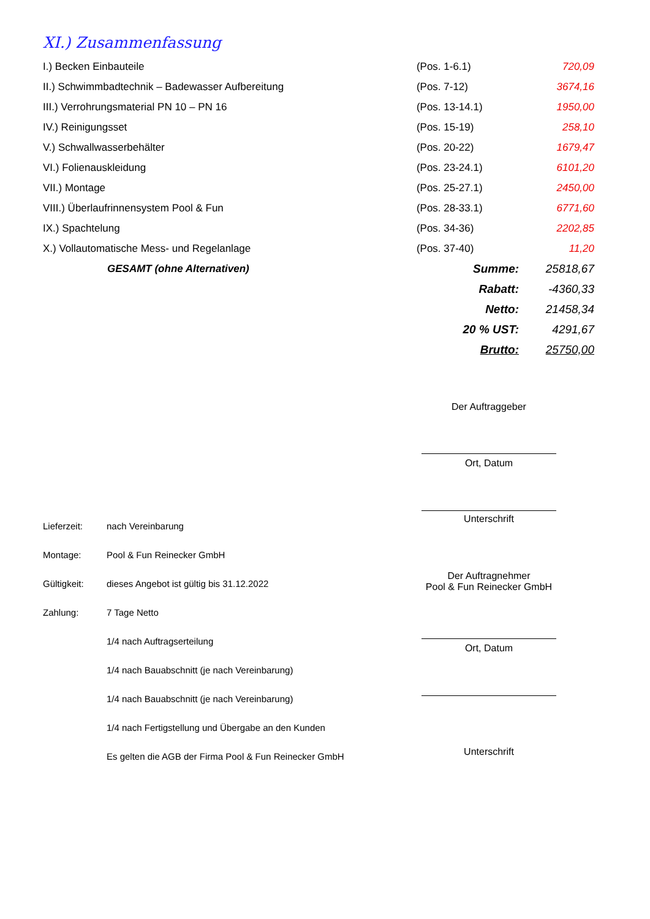XI.) Zusammenfassung
| I.) Becken Einbauteile | (Pos. 1-6.1) | 720,09 |
| II.) Schwimmbadtechnik – Badewasser Aufbereitung | (Pos. 7-12) | 3674,16 |
| III.) Verrohrungsmaterial PN 10 – PN 16 | (Pos. 13-14.1) | 1950,00 |
| IV.) Reinigungsset | (Pos. 15-19) | 258,10 |
| V.) Schwallwasserbehälter | (Pos. 20-22) | 1679,47 |
| VI.) Folienauskleidung | (Pos. 23-24.1) | 6101,20 |
| VII.) Montage | (Pos. 25-27.1) | 2450,00 |
| VIII.) Überlaufrinnensystem Pool & Fun | (Pos. 28-33.1) | 6771,60 |
| IX.) Spachtelung | (Pos. 34-36) | 2202,85 |
| X.) Vollautomatische Mess- und Regelanlage | (Pos. 37-40) | 11,20 |
| GESAMT (ohne Alternativen) | Summe: | 25818,67 |
| | Rabatt: | -4360,33 |
| | Netto: | 21458,34 |
| | 20 % UST: | 4291,67 |
| | Brutto: | 25750,00 |
Der Auftraggeber
Ort, Datum
Unterschrift
Lieferzeit: nach Vereinbarung
Montage: Pool & Fun Reinecker GmbH
Gültigkeit: dieses Angebot ist gültig bis 31.12.2022
Zahlung: 7 Tage Netto
1/4 nach Auftragserteilung
1/4 nach Bauabschnitt (je nach Vereinbarung)
1/4 nach Bauabschnitt (je nach Vereinbarung)
1/4 nach Fertigstellung und Übergabe an den Kunden
Es gelten die AGB der Firma Pool & Fun Reinecker GmbH
Der Auftragnehmer
Pool & Fun Reinecker GmbH
Ort, Datum
Unterschrift